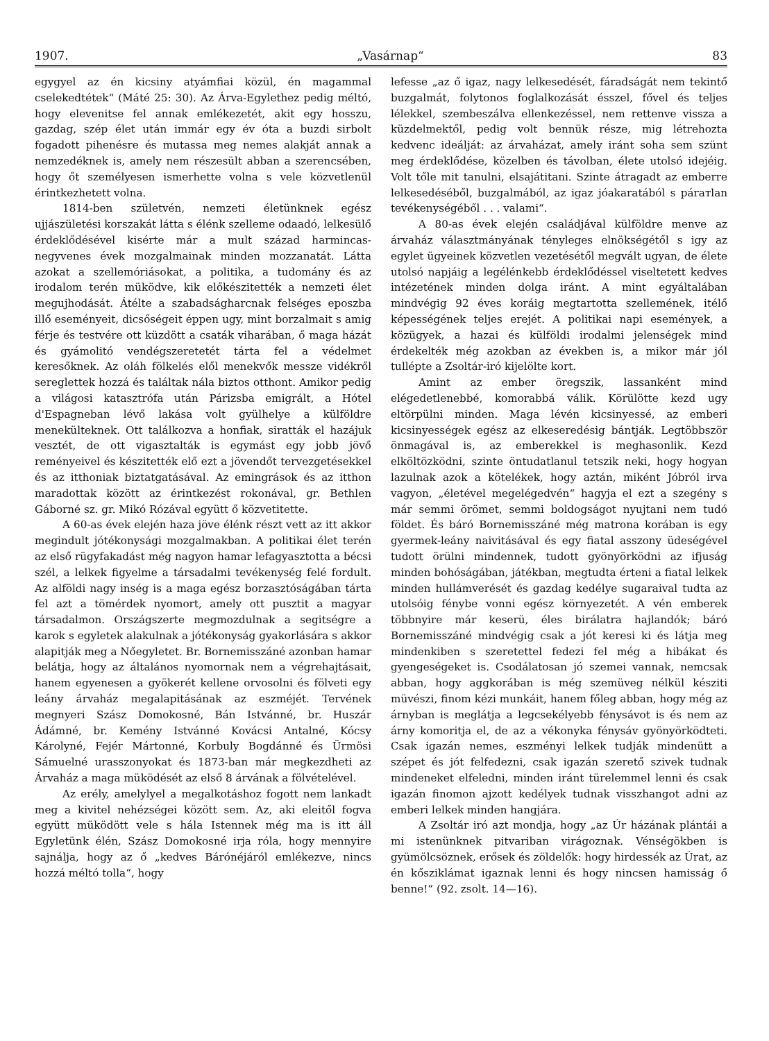1907. „Vasárnap“83
egygyel az én kicsiny atyámfiai közül, én magammal cselekedtétek“ (Máté 25: 30). Az Árva-Egylethez pedig méltó, hogy elevenitse fel annak emlékezetét, akit egy hosszu, gazdag, szép élet után immár egy év óta a buzdi sirbolt fogadott pihenésre és mutassa meg nemes alakját annak a nemzedéknek is, amely nem részesült abban a szerencsében, hogy őt személyesen ismerhette volna s vele közvetlenül érintkezhetett volna.
1814-ben születvén, nemzeti életünknek egész ujjászületési korszakát látta s élénk szelleme odaadó, lelkesülő érdeklődésével kisérte már a mult század harmincas-negyvenes évek mozgalmainak minden mozzanatát. Látta azokat a szellemóriásokat, a politika, a tudomány és az irodalom terén müködve, kik előkészitették a nemzeti élet megujhodását. Átélte a szabadságharcnak felséges eposzba illő eseményeit, dicsőségeit éppen ugy, mint borzalmait s amig férje és testvére ott küzdött a csaták viharában, ő maga házát és gyámolitó vendégszeretetét tárta fel a védelmet keresőknek. Az oláh fölkelés elől menekvők messze vidékről sereglettek hozzá és találtak nála biztos otthont. Amikor pedig a világosi katasztrófa után Párizsba emigrált, a Hótel d'Espagneban lévő lakása volt gyülhelye a külföldre menekülteknek. Ott találkozva a honfiak, siratták el hazájuk vesztét, de ott vigasztalták is egymást egy jobb jövő reményeivel és készitették elő ezt a jövendőt tervezgetésekkel és az itthoniak biztatgatásával. Az emingrások és az itthon maradottak között az érintkezést rokonával, gr. Bethlen Gáborné sz. gr. Mikó Rózával együtt ő közvetitette.
A 60-as évek elején haza jöve élénk részt vett az itt akkor megindult jótékonysági mozgalmakban. A politikai élet terén az első rügyfakadást még nagyon hamar lefagyasztotta a bécsi szél, a lelkek figyelme a társadalmi tevékenység felé fordult. Az alföldi nagy inség is a maga egész borzasztóságában tárta fel azt a tömérdek nyomort, amely ott pusztit a magyar társadalmon. Országszerte megmozdulnak a segitségre a karok s egyletek alakulnak a jótékonyság gyakorlására s akkor alapitják meg a Nőegyletet. Br. Bornemisszáné azonban hamar belátja, hogy az általános nyomornak nem a végrehajtásait, hanem egyenesen a gyökerét kellene orvosolni és fölveti egy leány árvaház megalapitásának az eszméjét. Tervének megnyeri Szász Domokosné, Bán Istvánné, br. Huszár Ádámné, br. Kemény Istvánné Kovácsi Antalné, Kócsy Károlyné, Fejér Mártonné, Korbuly Bogdánné és Ürmösi Sámuelné urasszonyokat és 1873-ban már megkezdheti az Árvaház a maga müködését az első 8 árvának a fölvételével.
Az erély, amelylyel a megalkotáshoz fogott nem lankadt meg a kivitel nehézségei között sem. Az, aki eleitől fogva együtt müködött vele s hála Istennek még ma is itt áll Egyletünk élén, Szász Domokosné irja róla, hogy mennyire sajnálja, hogy az ő „kedves Bárónéjáról emlékezve, nincs hozzá méltó tolla“, hogy
lefesse „az ő igaz, nagy lelkesedését, fáradságát nem tekintő buzgalmát, folytonos foglalkozását ésszel, fővel és teljes lélekkel, szembeszálva ellenkezéssel, nem rettenve vissza a küzdelmektől, pedig volt bennük része, mig létrehozta kedvenc ideálját: az árvaházat, amely iránt soha sem szünt meg érdeklődése, közelben és távolban, élete utolsó idejéig. Volt tőle mit tanulni, elsajátitani. Szinte átragadt az emberre lelkesedéséből, buzgalmából, az igaz jóakaratából s párатlan tevékenységéből . . . valami“.
A 80-as évek elején családjával külföldre menve az árvaház választmányának tényleges elnökségétől s igy az egylet ügyeinek közvetlen vezetésétől megvált ugyan, de élete utolsó napjáig a legélénkebb érdeklődéssel viseltetett kedves intézetének minden dolga iránt. A mint egyáltalában mindvégig 92 éves koráig megtartotta szellemének, itélő képességének teljes erejét. A politikai napi események, a közügyek, a hazai és külföldi irodalmi jelenségek mind érdekelték még azokban az években is, a mikor már jól tullépte a Zsoltár-iró kijelölte kort.
Amint az ember öregszik, lassanként mind elégedetlenebbé, komorabbá válik. Körülötte kezd ugy eltörpülni minden. Maga lévén kicsinyessé, az emberi kicsinyességek egész az elkeseredésig bántják. Legtöbbször önmagával is, az emberekkel is meghasonlik. Kezd elköltözködni, szinte öntudatlanul tetszik neki, hogy hogyan lazulnak azok a kötelékek, hogy aztán, miként Jóbról irva vagyon, „életével megelégedvén“ hagyja el ezt a szegény s már semmi örömet, semmi boldogságot nyujtani nem tudó földet. És báró Bornemisszáné még matrona korában is egy gyermek-leány naivitásával és egy fiatal asszony üdeségével tudott örülni mindennek, tudott gyönyörködni az ifjuság minden bohóságában, játékban, megtudta érteni a fiatal lelkek minden hullámverését és gazdag kedélye sugaraival tudta az utolsóig fénybe vonni egész környezetét. A vén emberek többnyire már keserü, éles birálatra hajlandók; báró Bornemisszáné mindvégig csak a jót keresi ki és látja meg mindenkiben s szeretettel fedezi fel még a hibákat és gyengeségeket is. Csodálatosan jó szemei vannak, nemcsak abban, hogy aggkorában is még szemüveg nélkül késziti müvészi, finom kézi munkáit, hanem főleg abban, hogy még az árnyban is meglátja a legcsekélyebb fénysávot is és nem az árny komoritja el, de az a vékonyka fénysáv gyönyörködteti. Csak igazán nemes, eszményi lelkek tudják mindenütt a szépet és jót felfedezni, csak igazán szerető szivek tudnak mindeneket elfeledni, minden iránt türelemmel lenni és csak igazán finomon ajzott kedélyek tudnak visszhangot adni az emberi lelkek minden hangjára.
A Zsoltár iró azt mondja, hogy „az Úr házának plántái a mi istenünknek pitvariban virágoznak. Vénségökben is gyümölcsöznek, erősek és zöldelők: hogy hirdessék az Úrat, az én kősziklámat igaznak lenni és hogy nincsen hamisság ő benne!“ (92. zsolt. 14—16).